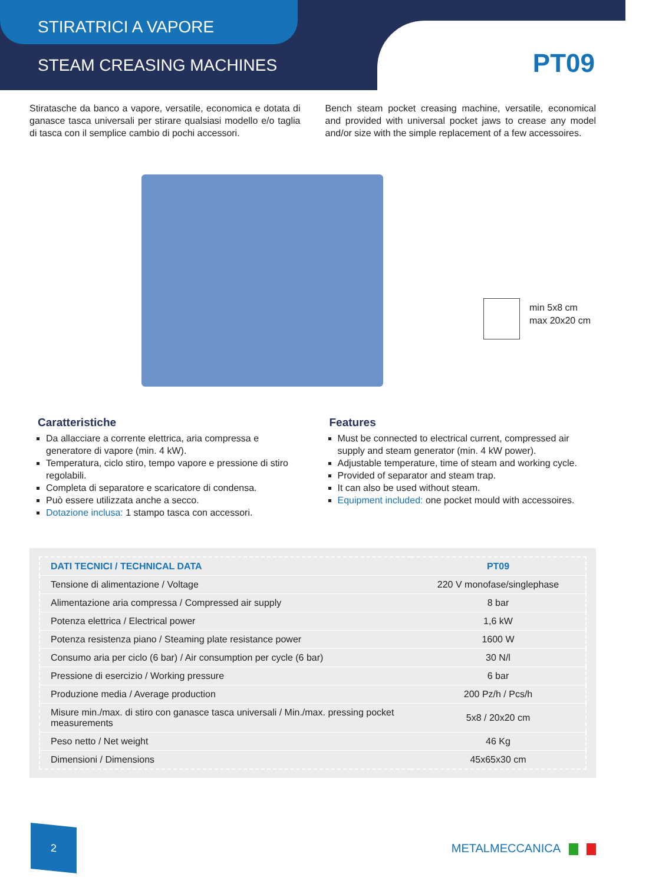STIRATRICI A VAPORE
STEAM CREASING MACHINES
PT09
Stiratasche da banco a vapore, versatile, economica e dotata di ganasce tasca universali per stirare qualsiasi modello e/o taglia di tasca con il semplice cambio di pochi accessori.
Bench steam pocket creasing machine, versatile, economical and provided with universal pocket jaws to crease any model and/or size with the simple replacement of a few accessoires.
min 5x8 cm
max 20x20 cm
Caratteristiche
Da allacciare a corrente elettrica, aria compressa e generatore di vapore (min. 4 kW).
Temperatura, ciclo stiro, tempo vapore e pressione di stiro regolabili.
Completa di separatore e scaricatore di condensa.
Può essere utilizzata anche a secco.
Dotazione inclusa: 1 stampo tasca con accessori.
Features
Must be connected to electrical current, compressed air supply and steam generator (min. 4 kW power).
Adjustable temperature, time of steam and working cycle.
Provided of separator and steam trap.
It can also be used without steam.
Equipment included: one pocket mould with accessoires.
| DATI TECNICI / TECHNICAL DATA | PT09 |
| --- | --- |
| Tensione di alimentazione / Voltage | 220 V monofase/singlephase |
| Alimentazione aria compressa / Compressed air supply | 8 bar |
| Potenza elettrica / Electrical power | 1,6 kW |
| Potenza resistenza piano / Steaming plate resistance power | 1600 W |
| Consumo aria per ciclo (6 bar) / Air consumption per cycle (6 bar) | 30 N/l |
| Pressione di esercizio / Working pressure | 6 bar |
| Produzione media / Average production | 200 Pz/h / Pcs/h |
| Misure min./max. di stiro con ganasce tasca universali / Min./max. pressing pocket measurements | 5x8 / 20x20 cm |
| Peso netto / Net weight | 46 Kg |
| Dimensioni / Dimensions | 45x65x30 cm |
2
METALMECCANICA